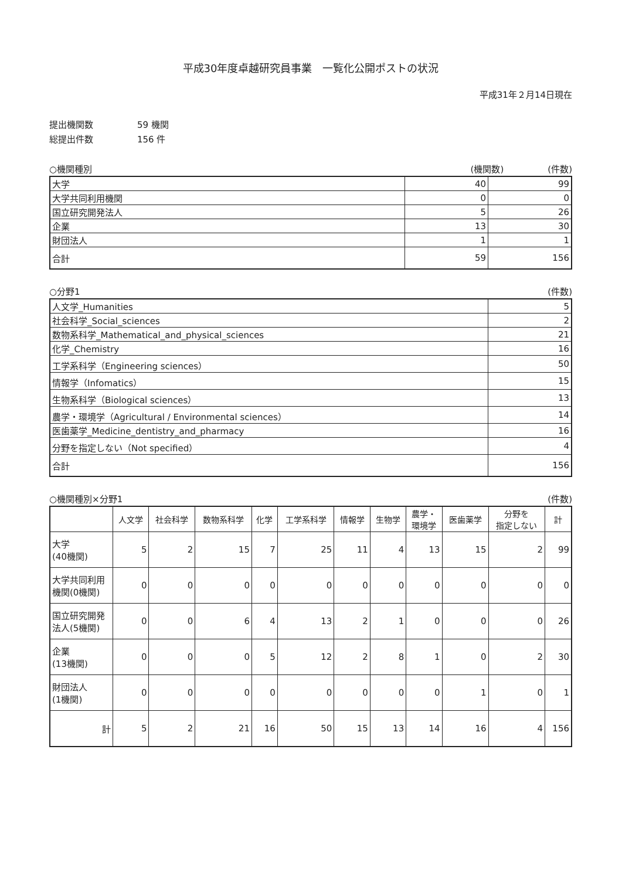平成30年度卓越研究員事業　一覧化公開ポストの状況
平成31年２月14日現在
提出機関数 59 機関
総提出件数 156 件
○機関種別 (機関数)　　　　　(件数)
| 大学 | 40 | 99 |
| 大学共同利用機関 | 0 | 0 |
| 国立研究開発法人 | 5 | 26 |
| 企業 | 13 | 30 |
| 財団法人 | 1 | 1 |
| 合計 | 59 | 156 |
○分野1 (件数)
| 人文学_Humanities | 5 |
| 社会科学_Social_sciences | 2 |
| 数物系科学_Mathematical_and_physical_sciences | 21 |
| 化学_Chemistry | 16 |
| 工学系科学（Engineering sciences） | 50 |
| 情報学（Infomatics） | 15 |
| 生物系科学（Biological sciences） | 13 |
| 農学・環境学（Agricultural / Environmental sciences） | 14 |
| 医歯薬学_Medicine_dentistry_and_pharmacy | 16 |
| 分野を指定しない（Not specified） | 4 |
| 合計 | 156 |
○機関種別×分野1 (件数)
| | 人文学 | 社会科学 | 数物系科学 | 化学 | 工学系科学 | 情報学 | 生物学 | 農学・ 環境学 | 医歯薬学 | 分野を 指定しない | 計 |
| --- | --- | --- | --- | --- | --- | --- | --- | --- | --- | --- | --- |
| 大学 (40機関) | 5 | 2 | 15 | 7 | 25 | 11 | 4 | 13 | 15 | 2 | 99 |
| 大学共同利用 機関(0機関) | 0 | 0 | 0 | 0 | 0 | 0 | 0 | 0 | 0 | 0 | 0 |
| 国立研究開発 法人(5機関) | 0 | 0 | 6 | 4 | 13 | 2 | 1 | 0 | 0 | 0 | 26 |
| 企業 (13機関) | 0 | 0 | 0 | 5 | 12 | 2 | 8 | 1 | 0 | 2 | 30 |
| 財団法人 (1機関) | 0 | 0 | 0 | 0 | 0 | 0 | 0 | 0 | 1 | 0 | 1 |
| 計 | 5 | 2 | 21 | 16 | 50 | 15 | 13 | 14 | 16 | 4 | 156 |